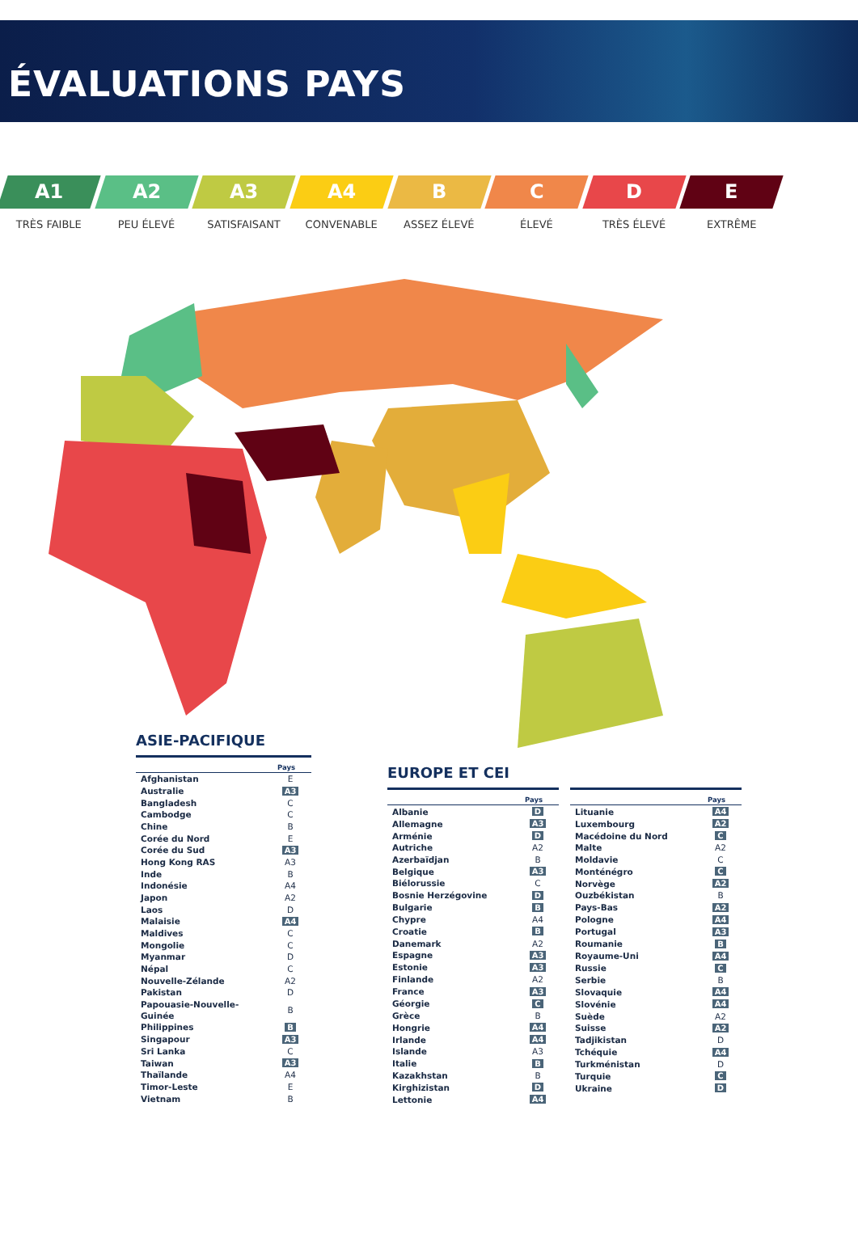ÉVALUATIONS PAYS
A1
TRÈS FAIBLE
A2
PEU ÉLEVÉ
A3
SATISFAISANT
A4
CONVENABLE
B
ASSEZ ÉLEVÉ
C
ÉLEVÉ
D
TRÈS ÉLEVÉ
E
EXTRÊME
ASIE-PACIFIQUE
| | Pays |
| --- | --- |
| Afghanistan | E |
| Australie | A3 |
| Bangladesh | C |
| Cambodge | C |
| Chine | B |
| Corée du Nord | E |
| Corée du Sud | A3 |
| Hong Kong RAS | A3 |
| Inde | B |
| Indonésie | A4 |
| Japon | A2 |
| Laos | D |
| Malaisie | A4 |
| Maldives | C |
| Mongolie | C |
| Myanmar | D |
| Népal | C |
| Nouvelle-Zélande | A2 |
| Pakistan | D |
| Papouasie-Nouvelle- Guinée | B |
| Philippines | B |
| Singapour | A3 |
| Sri Lanka | C |
| Taiwan | A3 |
| Thaïlande | A4 |
| Timor-Leste | E |
| Vietnam | B |
EUROPE ET CEI
| | Pays |
| --- | --- |
| Albanie | D |
| Allemagne | A3 |
| Arménie | D |
| Autriche | A2 |
| Azerbaïdjan | B |
| Belgique | A3 |
| Biélorussie | C |
| Bosnie Herzégovine | D |
| Bulgarie | B |
| Chypre | A4 |
| Croatie | B |
| Danemark | A2 |
| Espagne | A3 |
| Estonie | A3 |
| Finlande | A2 |
| France | A3 |
| Géorgie | C |
| Grèce | B |
| Hongrie | A4 |
| Irlande | A4 |
| Islande | A3 |
| Italie | B |
| Kazakhstan | B |
| Kirghizistan | D |
| Lettonie | A4 |
| | Pays |
| --- | --- |
| Lituanie | A4 |
| Luxembourg | A2 |
| Macédoine du Nord | C |
| Malte | A2 |
| Moldavie | C |
| Monténégro | C |
| Norvège | A2 |
| Ouzbékistan | B |
| Pays-Bas | A2 |
| Pologne | A4 |
| Portugal | A3 |
| Roumanie | B |
| Royaume-Uni | A4 |
| Russie | C |
| Serbie | B |
| Slovaquie | A4 |
| Slovénie | A4 |
| Suède | A2 |
| Suisse | A2 |
| Tadjikistan | D |
| Tchéquie | A4 |
| Turkménistan | D |
| Turquie | C |
| Ukraine | D |